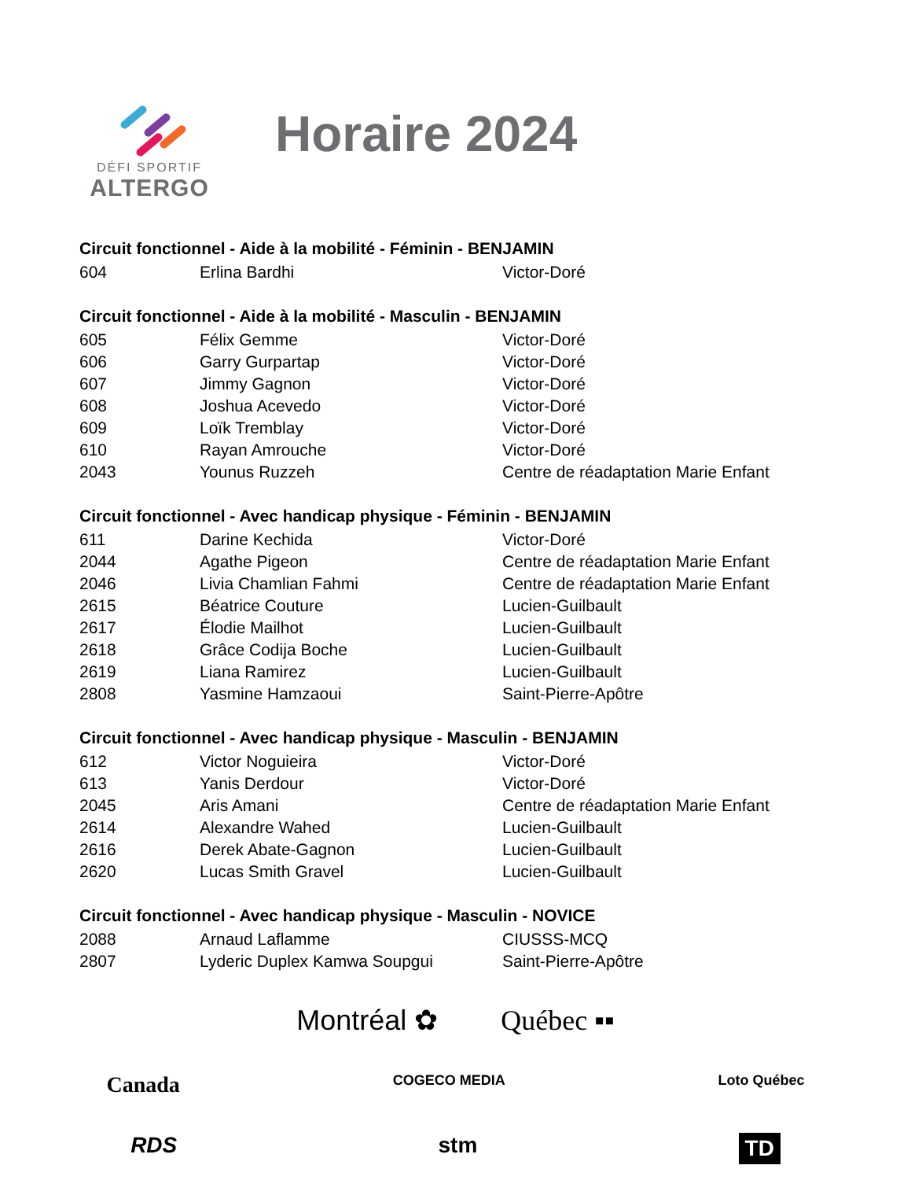DÉFI SPORTIF
ALTERGO
Horaire 2024
Circuit fonctionnel - Aide à la mobilité - Féminin - BENJAMIN
| 604 | Erlina Bardhi | Victor-Doré |
Circuit fonctionnel - Aide à la mobilité - Masculin - BENJAMIN
| 605 | Félix Gemme | Victor-Doré |
| 606 | Garry Gurpartap | Victor-Doré |
| 607 | Jimmy Gagnon | Victor-Doré |
| 608 | Joshua Acevedo | Victor-Doré |
| 609 | Loïk Tremblay | Victor-Doré |
| 610 | Rayan Amrouche | Victor-Doré |
| 2043 | Younus Ruzzeh | Centre de réadaptation Marie Enfant |
Circuit fonctionnel - Avec handicap physique - Féminin - BENJAMIN
| 611 | Darine Kechida | Victor-Doré |
| 2044 | Agathe Pigeon | Centre de réadaptation Marie Enfant |
| 2046 | Livia Chamlian Fahmi | Centre de réadaptation Marie Enfant |
| 2615 | Béatrice Couture | Lucien-Guilbault |
| 2617 | Élodie Mailhot | Lucien-Guilbault |
| 2618 | Grâce Codija Boche | Lucien-Guilbault |
| 2619 | Liana Ramirez | Lucien-Guilbault |
| 2808 | Yasmine Hamzaoui | Saint-Pierre-Apôtre |
Circuit fonctionnel - Avec handicap physique - Masculin - BENJAMIN
| 612 | Victor Noguieira | Victor-Doré |
| 613 | Yanis Derdour | Victor-Doré |
| 2045 | Aris Amani | Centre de réadaptation Marie Enfant |
| 2614 | Alexandre Wahed | Lucien-Guilbault |
| 2616 | Derek Abate-Gagnon | Lucien-Guilbault |
| 2620 | Lucas Smith Gravel | Lucien-Guilbault |
Circuit fonctionnel - Avec handicap physique - Masculin - NOVICE
| 2088 | Arnaud Laflamme | CIUSSS-MCQ |
| 2807 | Lyderic Duplex Kamwa Soupgui | Saint-Pierre-Apôtre |
Montréal ✿ Québec ▪▪
Canada COGECO MEDIA Loto Québec
RDS stm TD